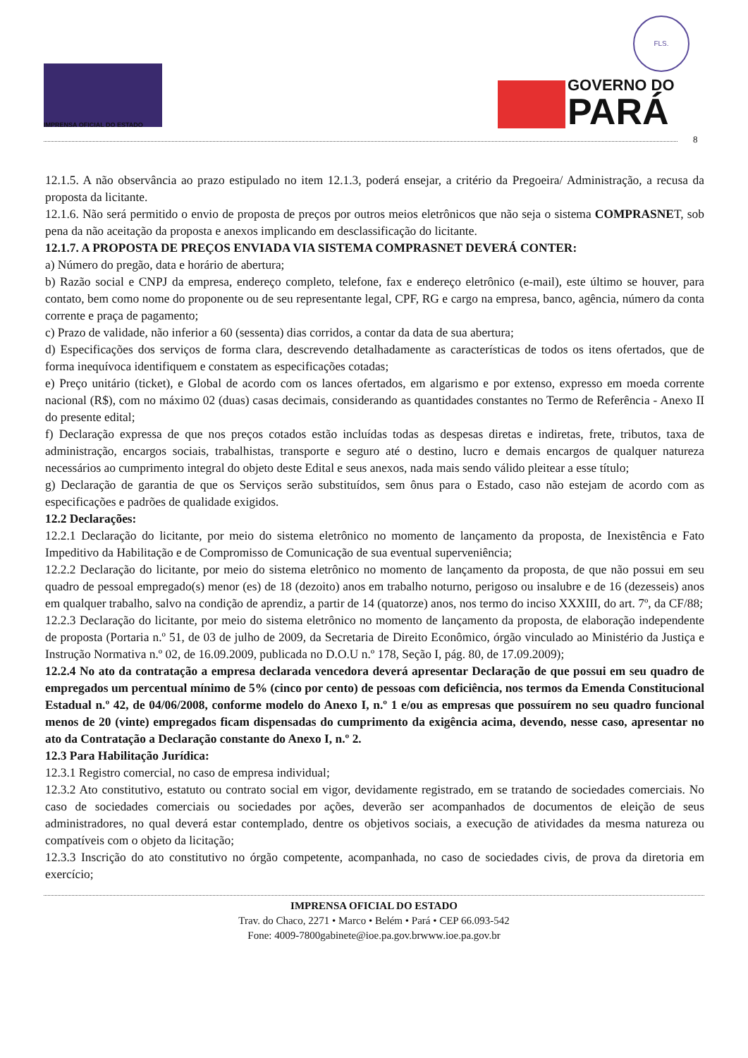IMPRENSA OFICIAL DO ESTADO
FLS.
GOVERNO DO
PARÁ
8
12.1.5. A não observância ao prazo estipulado no item 12.1.3, poderá ensejar, a critério da Pregoeira/ Administração, a recusa da proposta da licitante.
12.1.6. Não será permitido o envio de proposta de preços por outros meios eletrônicos que não seja o sistema COMPRASNET, sob pena da não aceitação da proposta e anexos implicando em desclassificação do licitante.
12.1.7. A PROPOSTA DE PREÇOS ENVIADA VIA SISTEMA COMPRASNET DEVERÁ CONTER:
a) Número do pregão, data e horário de abertura;
b) Razão social e CNPJ da empresa, endereço completo, telefone, fax e endereço eletrônico (e-mail), este último se houver, para contato, bem como nome do proponente ou de seu representante legal, CPF, RG e cargo na empresa, banco, agência, número da conta corrente e praça de pagamento;
c) Prazo de validade, não inferior a 60 (sessenta) dias corridos, a contar da data de sua abertura;
d) Especificações dos serviços de forma clara, descrevendo detalhadamente as características de todos os itens ofertados, que de forma inequívoca identifiquem e constatem as especificações cotadas;
e) Preço unitário (ticket), e Global de acordo com os lances ofertados, em algarismo e por extenso, expresso em moeda corrente nacional (R$), com no máximo 02 (duas) casas decimais, considerando as quantidades constantes no Termo de Referência - Anexo II do presente edital;
f) Declaração expressa de que nos preços cotados estão incluídas todas as despesas diretas e indiretas, frete, tributos, taxa de administração, encargos sociais, trabalhistas, transporte e seguro até o destino, lucro e demais encargos de qualquer natureza necessários ao cumprimento integral do objeto deste Edital e seus anexos, nada mais sendo válido pleitear a esse título;
g) Declaração de garantia de que os Serviços serão substituídos, sem ônus para o Estado, caso não estejam de acordo com as especificações e padrões de qualidade exigidos.
12.2 Declarações:
12.2.1 Declaração do licitante, por meio do sistema eletrônico no momento de lançamento da proposta, de Inexistência e Fato Impeditivo da Habilitação e de Compromisso de Comunicação de sua eventual superveniência;
12.2.2 Declaração do licitante, por meio do sistema eletrônico no momento de lançamento da proposta, de que não possui em seu quadro de pessoal empregado(s) menor (es) de 18 (dezoito) anos em trabalho noturno, perigoso ou insalubre e de 16 (dezesseis) anos em qualquer trabalho, salvo na condição de aprendiz, a partir de 14 (quatorze) anos, nos termo do inciso XXXIII, do art. 7º, da CF/88;
12.2.3 Declaração do licitante, por meio do sistema eletrônico no momento de lançamento da proposta, de elaboração independente de proposta (Portaria n.º 51, de 03 de julho de 2009, da Secretaria de Direito Econômico, órgão vinculado ao Ministério da Justiça e Instrução Normativa n.º 02, de 16.09.2009, publicada no D.O.U n.º 178, Seção I, pág. 80, de 17.09.2009);
12.2.4 No ato da contratação a empresa declarada vencedora deverá apresentar Declaração de que possui em seu quadro de empregados um percentual mínimo de 5% (cinco por cento) de pessoas com deficiência, nos termos da Emenda Constitucional Estadual n.º 42, de 04/06/2008, conforme modelo do Anexo I, n.º 1 e/ou as empresas que possuírem no seu quadro funcional menos de 20 (vinte) empregados ficam dispensadas do cumprimento da exigência acima, devendo, nesse caso, apresentar no ato da Contratação a Declaração constante do Anexo I, n.º 2.
12.3 Para Habilitação Jurídica:
12.3.1 Registro comercial, no caso de empresa individual;
12.3.2 Ato constitutivo, estatuto ou contrato social em vigor, devidamente registrado, em se tratando de sociedades comerciais. No caso de sociedades comerciais ou sociedades por ações, deverão ser acompanhados de documentos de eleição de seus administradores, no qual deverá estar contemplado, dentre os objetivos sociais, a execução de atividades da mesma natureza ou compatíveis com o objeto da licitação;
12.3.3 Inscrição do ato constitutivo no órgão competente, acompanhada, no caso de sociedades civis, de prova da diretoria em exercício;
IMPRENSA OFICIAL DO ESTADO
Trav. do Chaco, 2271 • Marco • Belém • Pará • CEP 66.093-542
Fone: 4009-7800gabinete@ioe.pa.gov.brwww.ioe.pa.gov.br